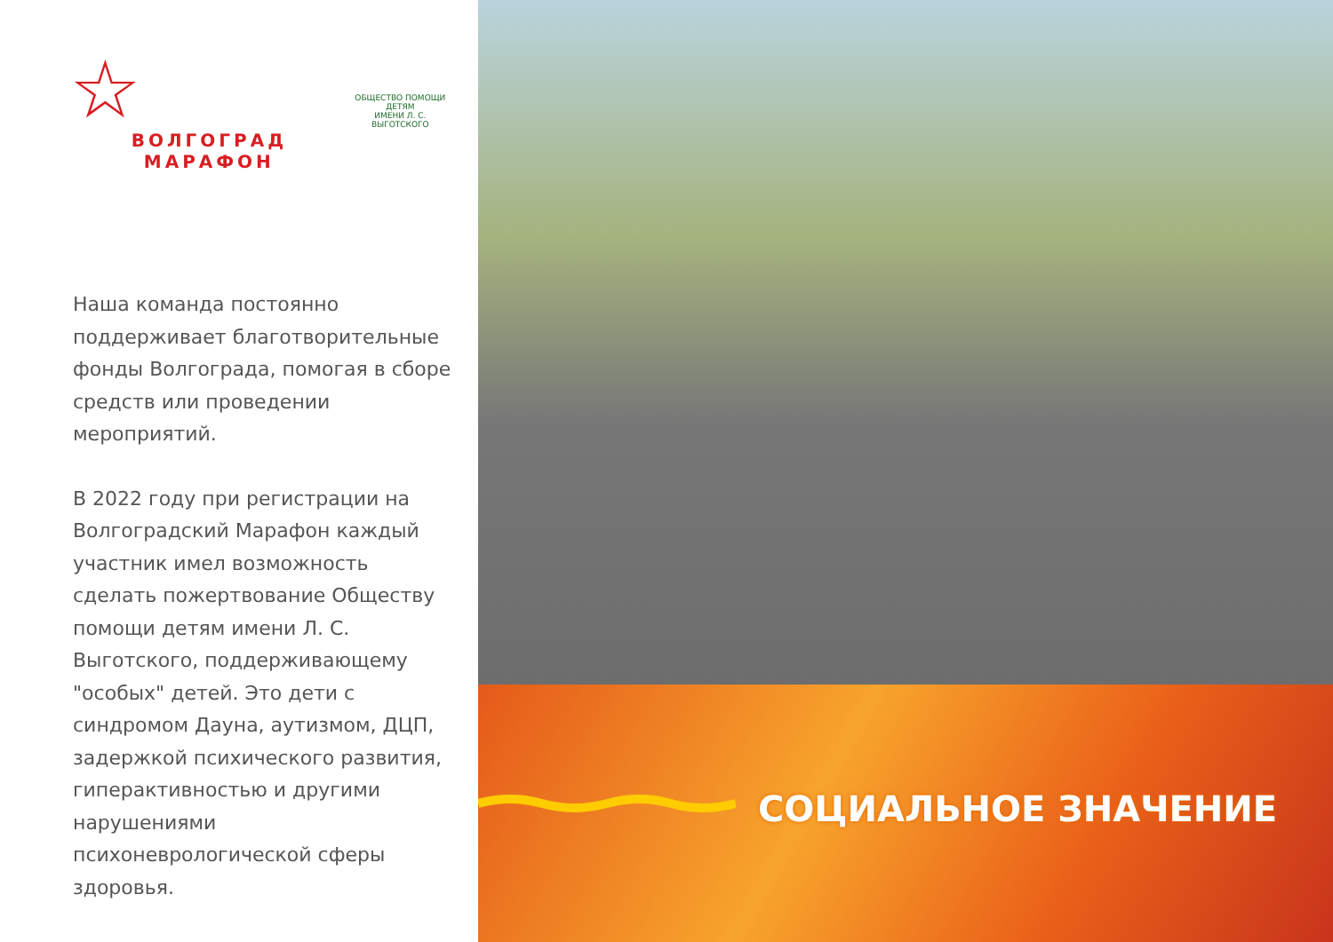☆
ВОЛГОГРАД МАРАФОН
ОБЩЕСТВО ПОМОЩИ ДЕТЯМ
ИМЕНИ Л. С. ВЫГОТСКОГО
Наша команда постоянно поддерживает благотворительные фонды Волгограда, помогая в сборе средств или проведении мероприятий.
В 2022 году при регистрации на Волгоградский Марафон каждый участник имел возможность сделать пожертвование Обществу помощи детям имени Л. С. Выготского, поддерживающему "особых" детей. Это дети с синдромом Дауна, аутизмом, ДЦП, задержкой психического развития, гиперактивностью и другими нарушениями психоневрологической сферы здоровья.
СОЦИАЛЬНОЕ ЗНАЧЕНИЕ